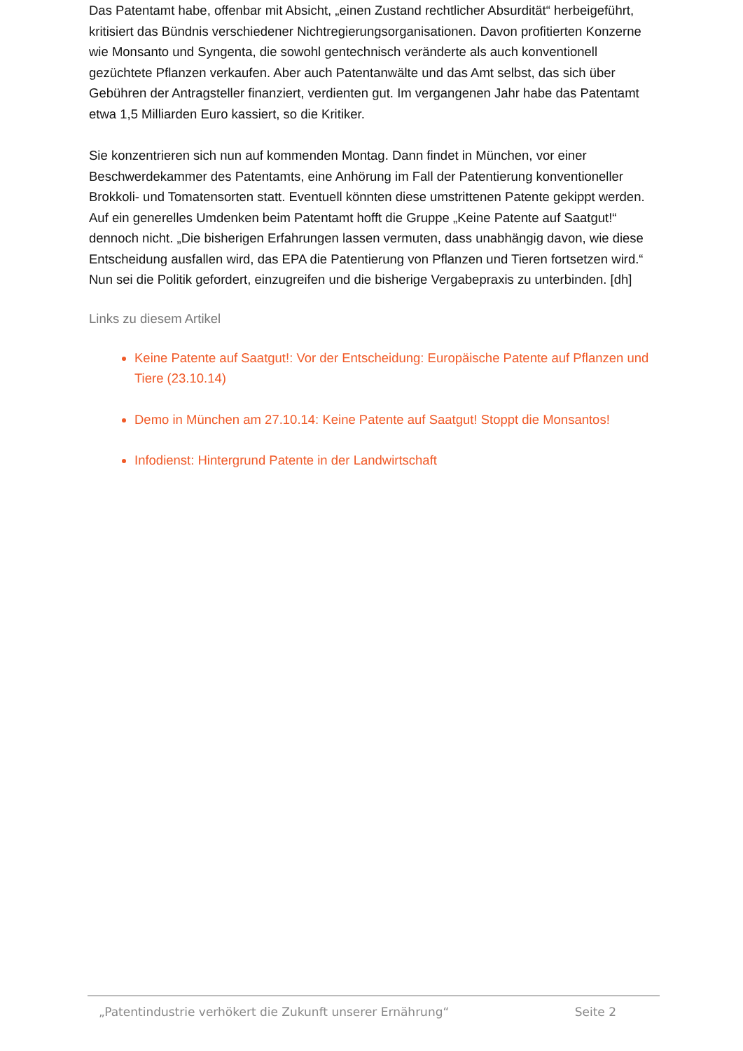Das Patentamt habe, offenbar mit Absicht, „einen Zustand rechtlicher Absurdität“ herbeigeführt, kritisiert das Bündnis verschiedener Nichtregierungsorganisationen. Davon profitierten Konzerne wie Monsanto und Syngenta, die sowohl gentechnisch veränderte als auch konventionell gezüchtete Pflanzen verkaufen. Aber auch Patentanwälte und das Amt selbst, das sich über Gebühren der Antragsteller finanziert, verdienten gut. Im vergangenen Jahr habe das Patentamt etwa 1,5 Milliarden Euro kassiert, so die Kritiker.
Sie konzentrieren sich nun auf kommenden Montag. Dann findet in München, vor einer Beschwerdekammer des Patentamts, eine Anhörung im Fall der Patentierung konventioneller Brokkoli- und Tomatensorten statt. Eventuell könnten diese umstrittenen Patente gekippt werden. Auf ein generelles Umdenken beim Patentamt hofft die Gruppe „Keine Patente auf Saatgut!“ dennoch nicht. „Die bisherigen Erfahrungen lassen vermuten, dass unabhängig davon, wie diese Entscheidung ausfallen wird, das EPA die Patentierung von Pflanzen und Tieren fortsetzen wird.“ Nun sei die Politik gefordert, einzugreifen und die bisherige Vergabepraxis zu unterbinden. [dh]
Links zu diesem Artikel
Keine Patente auf Saatgut!: Vor der Entscheidung: Europäische Patente auf Pflanzen und Tiere (23.10.14)
Demo in München am 27.10.14: Keine Patente auf Saatgut! Stoppt die Monsantos!
Infodienst: Hintergrund Patente in der Landwirtschaft
„Patentindustrie verhökert die Zukunft unserer Ernährung“ Seite 2